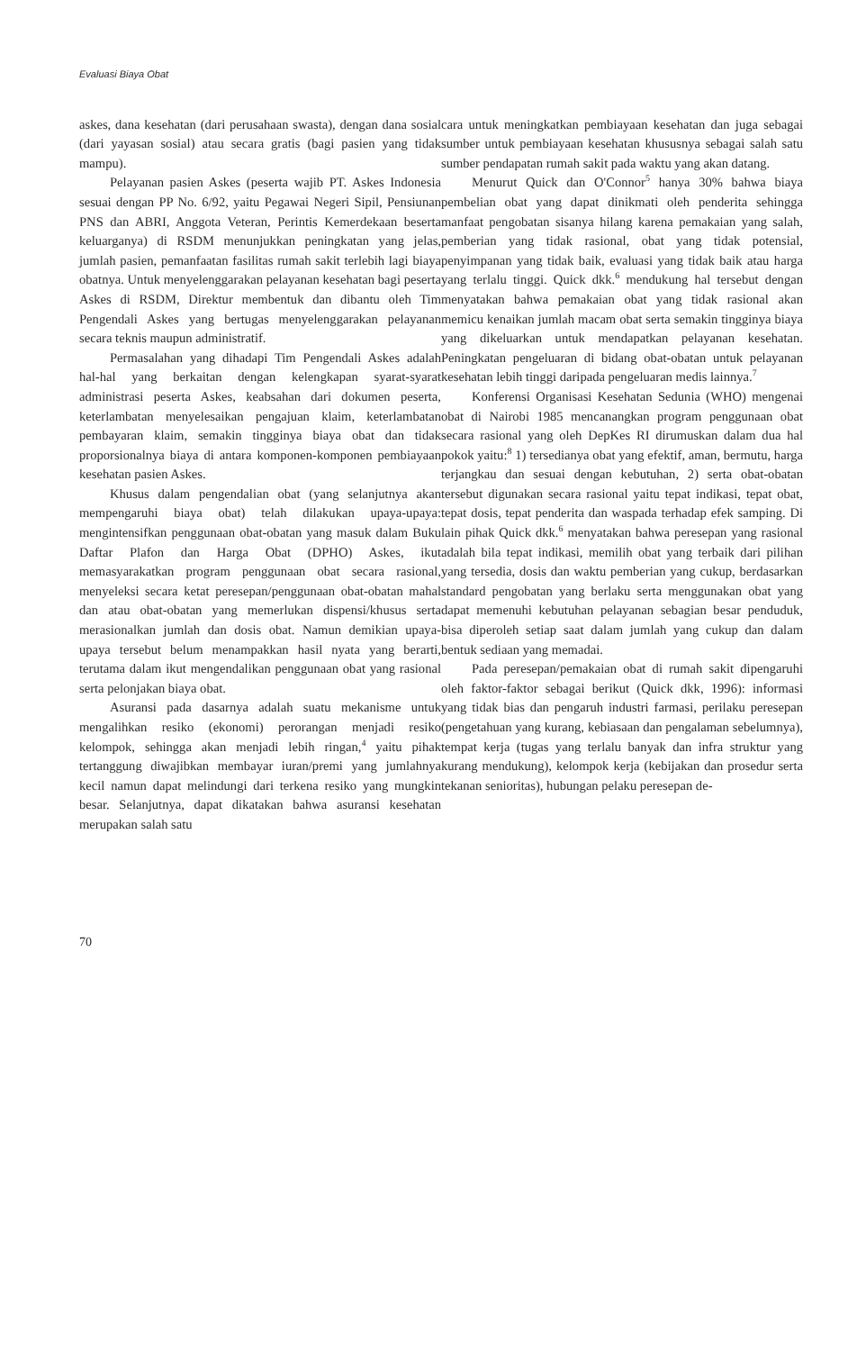Evaluasi Biaya Obat
askes, dana kesehatan (dari perusahaan swasta), dengan dana sosial (dari yayasan sosial) atau secara gratis (bagi pasien yang tidak mampu).
Pelayanan pasien Askes (peserta wajib PT. Askes Indonesia sesuai dengan PP No. 6/92, yaitu Pegawai Negeri Sipil, Pensiunan PNS dan ABRI, Anggota Veteran, Perintis Kemerdekaan beserta keluarganya) di RSDM menunjukkan peningkatan yang jelas, jumlah pasien, pemanfaatan fasilitas rumah sakit terlebih lagi biaya obatnya. Untuk menyelenggarakan pelayanan kesehatan bagi peserta Askes di RSDM, Direktur membentuk dan dibantu oleh Tim Pengendali Askes yang bertugas menyelenggarakan pelayanan secara teknis maupun administratif.
Permasalahan yang dihadapi Tim Pengendali Askes adalah hal-hal yang berkaitan dengan kelengkapan syarat-syarat administrasi peserta Askes, keabsahan dari dokumen peserta, keterlambatan menyelesaikan pengajuan klaim, keterlambatan pembayaran klaim, semakin tingginya biaya obat dan tidak proporsionalnya biaya di antara komponen-komponen pembiayaan kesehatan pasien Askes.
Khusus dalam pengendalian obat (yang selanjutnya akan mempengaruhi biaya obat) telah dilakukan upaya-upaya: mengintensifkan penggunaan obat-obatan yang masuk dalam Buku Daftar Plafon dan Harga Obat (DPHO) Askes, ikut memasyarakatkan program penggunaan obat secara rasional, menyeleksi secara ketat peresepan/penggunaan obat-obatan mahal dan atau obat-obatan yang memerlukan dispensi/khusus serta merasionalkan jumlah dan dosis obat. Namun demikian upaya-upaya tersebut belum menampakkan hasil nyata yang berarti, terutama dalam ikut mengendalikan penggunaan obat yang rasional serta pelonjakan biaya obat.
Asuransi pada dasarnya adalah suatu mekanisme untuk mengalihkan resiko (ekonomi) perorangan menjadi resiko kelompok, sehingga akan menjadi lebih ringan,<sup>4</sup> yaitu pihak tertanggung diwajibkan membayar iuran/premi yang jumlahnya kecil namun dapat melindungi dari terkena resiko yang mungkin besar. Selanjutnya, dapat dikatakan bahwa asuransi kesehatan merupakan salah satu
cara untuk meningkatkan pembiayaan kesehatan dan juga sebagai sumber untuk pembiayaan kesehatan khususnya sebagai salah satu sumber pendapatan rumah sakit pada waktu yang akan datang.
Menurut Quick dan O'Connor<sup>5</sup> hanya 30% bahwa biaya pembelian obat yang dapat dinikmati oleh penderita sehingga manfaat pengobatan sisanya hilang karena pemakaian yang salah, pemberian yang tidak rasional, obat yang tidak potensial, penyimpanan yang tidak baik, evaluasi yang tidak baik atau harga yang terlalu tinggi. Quick dkk.<sup>6</sup> mendukung hal tersebut dengan menyatakan bahwa pemakaian obat yang tidak rasional akan memicu kenaikan jumlah macam obat serta semakin tingginya biaya yang dikeluarkan untuk mendapatkan pelayanan kesehatan. Peningkatan pengeluaran di bidang obat-obatan untuk pelayanan kesehatan lebih tinggi daripada pengeluaran medis lainnya.<sup>7</sup>
Konferensi Organisasi Kesehatan Sedunia (WHO) mengenai obat di Nairobi 1985 mencanangkan program penggunaan obat secara rasional yang oleh DepKes RI dirumuskan dalam dua hal pokok yaitu:<sup>8</sup> 1) tersedianya obat yang efektif, aman, bermutu, harga terjangkau dan sesuai dengan kebutuhan, 2) serta obat-obatan tersebut digunakan secara rasional yaitu tepat indikasi, tepat obat, tepat dosis, tepat penderita dan waspada terhadap efek samping. Di lain pihak Quick dkk.<sup>6</sup> menyatakan bahwa peresepan yang rasional adalah bila tepat indikasi, memilih obat yang terbaik dari pilihan yang tersedia, dosis dan waktu pemberian yang cukup, berdasarkan standard pengobatan yang berlaku serta menggunakan obat yang dapat memenuhi kebutuhan pelayanan sebagian besar penduduk, bisa diperoleh setiap saat dalam jumlah yang cukup dan dalam bentuk sediaan yang memadai.
Pada peresepan/pemakaian obat di rumah sakit dipengaruhi oleh faktor-faktor sebagai berikut (Quick dkk, 1996): informasi yang tidak bias dan pengaruh industri farmasi, perilaku peresepan (pengetahuan yang kurang, kebiasaan dan pengalaman sebelumnya), tempat kerja (tugas yang terlalu banyak dan infra struktur yang kurang mendukung), kelompok kerja (kebijakan dan prosedur serta tekanan senioritas), hubungan pelaku peresepan de-
70